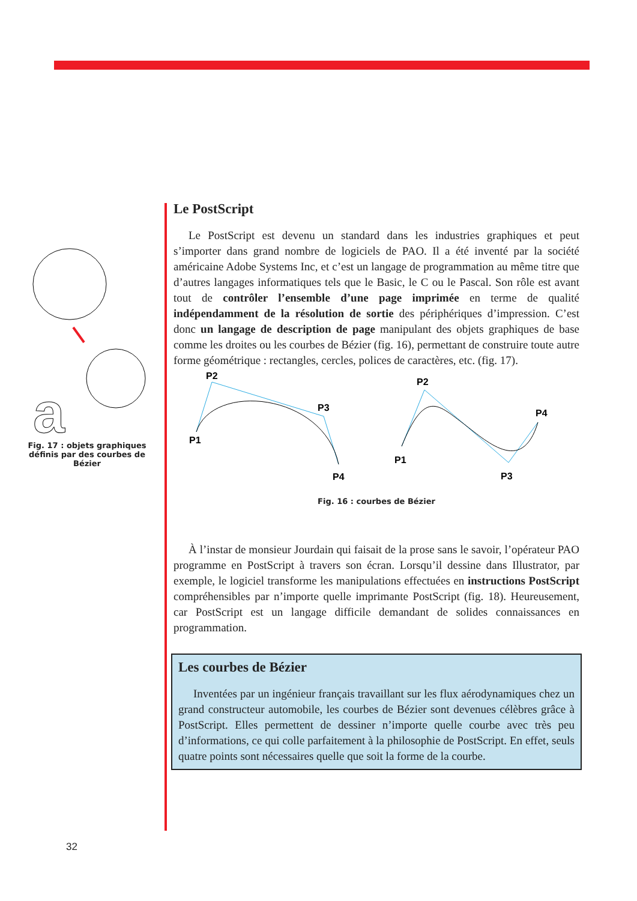a
Fig. 17 : objets graphiques définis par des courbes de Bézier
Le PostScript
Le PostScript est devenu un standard dans les industries graphiques et peut s’importer dans grand nombre de logiciels de PAO. Il a été inventé par la société américaine Adobe Systems Inc, et c’est un langage de programmation au même titre que d’autres langages informatiques tels que le Basic, le C ou le Pascal. Son rôle est avant tout de contrôler l’ensemble d’une page imprimée en terme de qualité indépendamment de la résolution de sortie des périphériques d’impression. C’est donc un langage de description de page manipulant des objets graphiques de base comme les droites ou les courbes de Bézier (fig. 16), permettant de construire toute autre forme géométrique : rectangles, cercles, polices de caractères, etc. (fig. 17).
P2
P3
P1
P4
P2
P4
P1
P3
Fig. 16 : courbes de Bézier
À l’instar de monsieur Jourdain qui faisait de la prose sans le savoir, l’opérateur PAO programme en PostScript à travers son écran. Lorsqu’il dessine dans Illustrator, par exemple, le logiciel transforme les manipulations effectuées en instructions PostScript compréhensibles par n’importe quelle imprimante PostScript (fig. 18). Heureusement, car PostScript est un langage difficile demandant de solides connaissances en programmation.
Les courbes de Bézier
Inventées par un ingénieur français travaillant sur les flux aérodynamiques chez un grand constructeur automobile, les courbes de Bézier sont devenues célèbres grâce à PostScript. Elles permettent de dessiner n’importe quelle courbe avec très peu d’informations, ce qui colle parfaitement à la philosophie de PostScript. En effet, seuls quatre points sont nécessaires quelle que soit la forme de la courbe.
32